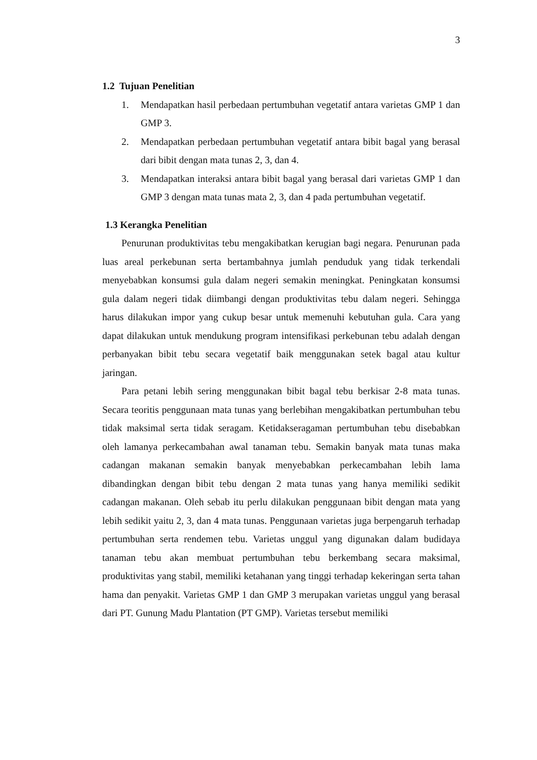3
1.2 Tujuan Penelitian
1. Mendapatkan hasil perbedaan pertumbuhan vegetatif antara varietas GMP 1 dan GMP 3.
2. Mendapatkan perbedaan pertumbuhan vegetatif antara bibit bagal yang berasal dari bibit dengan mata tunas 2, 3, dan 4.
3. Mendapatkan interaksi antara bibit bagal yang berasal dari varietas GMP 1 dan GMP 3 dengan mata tunas mata 2, 3, dan 4 pada pertumbuhan vegetatif.
1.3 Kerangka Penelitian
Penurunan produktivitas tebu mengakibatkan kerugian bagi negara. Penurunan pada luas areal perkebunan serta bertambahnya jumlah penduduk yang tidak terkendali menyebabkan konsumsi gula dalam negeri semakin meningkat. Peningkatan konsumsi gula dalam negeri tidak diimbangi dengan produktivitas tebu dalam negeri. Sehingga harus dilakukan impor yang cukup besar untuk memenuhi kebutuhan gula. Cara yang dapat dilakukan untuk mendukung program intensifikasi perkebunan tebu adalah dengan perbanyakan bibit tebu secara vegetatif baik menggunakan setek bagal atau kultur jaringan.
Para petani lebih sering menggunakan bibit bagal tebu berkisar 2-8 mata tunas. Secara teoritis penggunaan mata tunas yang berlebihan mengakibatkan pertumbuhan tebu tidak maksimal serta tidak seragam. Ketidakseragaman pertumbuhan tebu disebabkan oleh lamanya perkecambahan awal tanaman tebu. Semakin banyak mata tunas maka cadangan makanan semakin banyak menyebabkan perkecambahan lebih lama dibandingkan dengan bibit tebu dengan 2 mata tunas yang hanya memiliki sedikit cadangan makanan. Oleh sebab itu perlu dilakukan penggunaan bibit dengan mata yang lebih sedikit yaitu 2, 3, dan 4 mata tunas. Penggunaan varietas juga berpengaruh terhadap pertumbuhan serta rendemen tebu. Varietas unggul yang digunakan dalam budidaya tanaman tebu akan membuat pertumbuhan tebu berkembang secara maksimal, produktivitas yang stabil, memiliki ketahanan yang tinggi terhadap kekeringan serta tahan hama dan penyakit. Varietas GMP 1 dan GMP 3 merupakan varietas unggul yang berasal dari PT. Gunung Madu Plantation (PT GMP). Varietas tersebut memiliki